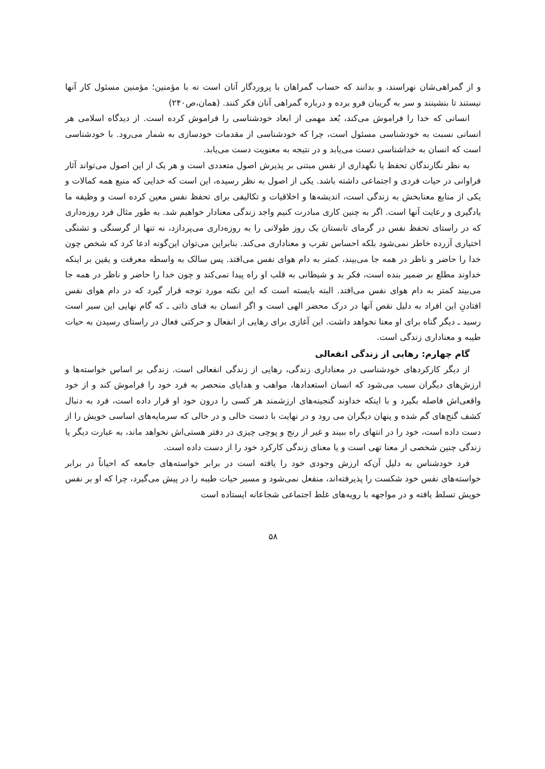و از گمراهی‌شان نهراسند، و بدانند که حساب گمراهان با پروردگار آنان است نه با مؤمنین؛ مؤمنین مسئول کار آنها نیستند تا بنشینند و سر به گریبان فرو برده و درباره گمراهی آنان فکر کنند. (همان،ص۲۴۰)
انسانی که خدا را فراموش می‌کند، بُعد مهمی از ابعاد خودشناسی را فراموش کرده است. از دیدگاه اسلامی هر انسانی نسبت به خودشناسی مسئول است، چرا که خودشناسی از مقدمات خودسازی به شمار می‌رود. با خودشناسی است که انسان به خداشناسی دست می‌یابد و در نتیجه به معنویت دست می‌یابد.
به نظر نگارندگان تحفظ یا نگهداری از نفس مبتنی بر پذیرش اصول متعددی است و هر یک از این اصول می‌تواند آثار فراوانی در حیات فردی و اجتماعی داشته باشد. یکی از اصول به نظر رسیده، این است که خدایی که منبع همه کمالات و یکی از منابع معنابخش به زندگی است، اندیشه‌ها و اخلاقیات و تکالیفی برای تحفظ نفس معین کرده است و وظیفه ما یادگیری و رعایت آنها است. اگر به چنین کاری مبادرت کنیم واجد زندگی معنادار خواهیم شد. به طور مثال فرد روزه‌داری که در راستای تحفظ نفس در گرمای تابستان یک روز طولانی را به روزه‌داری می‌پردازد، نه تنها از گرسنگی و تشنگی اختیاری آزرده خاطر نمی‌شود بلکه احساس تقرب و معناداری می‌کند. بنابراین می‌توان این‌گونه ادعا کرد که شخص چون خدا را حاضر و ناظر در همه جا می‌بیند، کمتر به دام هوای نفس می‌افتد. پس سالک به واسطه معرفت و یقین بر اینکه خداوند مطلع بر ضمیر بنده است، فکر بد و شیطانی به قلب او راه پیدا نمی‌کند و چون خدا را حاضر و ناظر در همه جا می‌بیند کمتر به دام هوای نفس می‌افتد. البته بایسته است که این نکته مورد توجه قرار گیرد که در دام هوای نفس افتادنِ این افراد به دلیل نقص آنها در درک محضر الهی است و اگر انسان به فنای ذاتی ـ که گام نهایی این سیر است رسید ـ دیگر گناه برای او معنا نخواهد داشت. این آغازی برای رهایی از انفعال و حرکتی فعال در راستای رسیدن به حیات طیبه و معناداری زندگی است.
گام چهارم: رهایی از زندگی انفعالی
از دیگر کارکردهای خودشناسی در معناداری زندگی، رهایی از زندگی انفعالی است. زندگی بر اساس خواسته‌ها و ارزش‌های دیگران سبب می‌شود که انسان استعدادها، مواهب و هدایای منحصر به فرد خود را فراموش کند و از خود واقعی‌اش فاصله بگیرد و با اینکه خداوند گنجینه‌های ارزشمند هر کسی را درون خود او قرار داده است، فرد به دنبال کشف گنج‌های گم شده و پنهان دیگران می رود و در نهایت با دست خالی و در حالی که سرمایه‌های اساسی خویش را از دست داده است، خود را در انتهای راه ببیند و غیر از رنج و پوچی چیزی در دفتر هستی‌اش نخواهد ماند، به عبارت دیگر یا زندگی چنین شخصی از معنا تهی است و یا معنای زندگی کارکرد خود را از دست داده است.
فرد خودشناس به دلیل آن‌که ارزش وجودی خود را یافته است در برابر خواسته‌های جامعه که احیاناً در برابر خواسته‌های نفس خود شکست را پذیرفته‌اند، منفعل نمی‌شود و مسیر حیات طیبه را در پیش می‌گیرد، چرا که او بر نفس خویش تسلط یافته و در مواجهه با رویه‌های غلط اجتماعی شجاعانه ایستاده است
۵۸